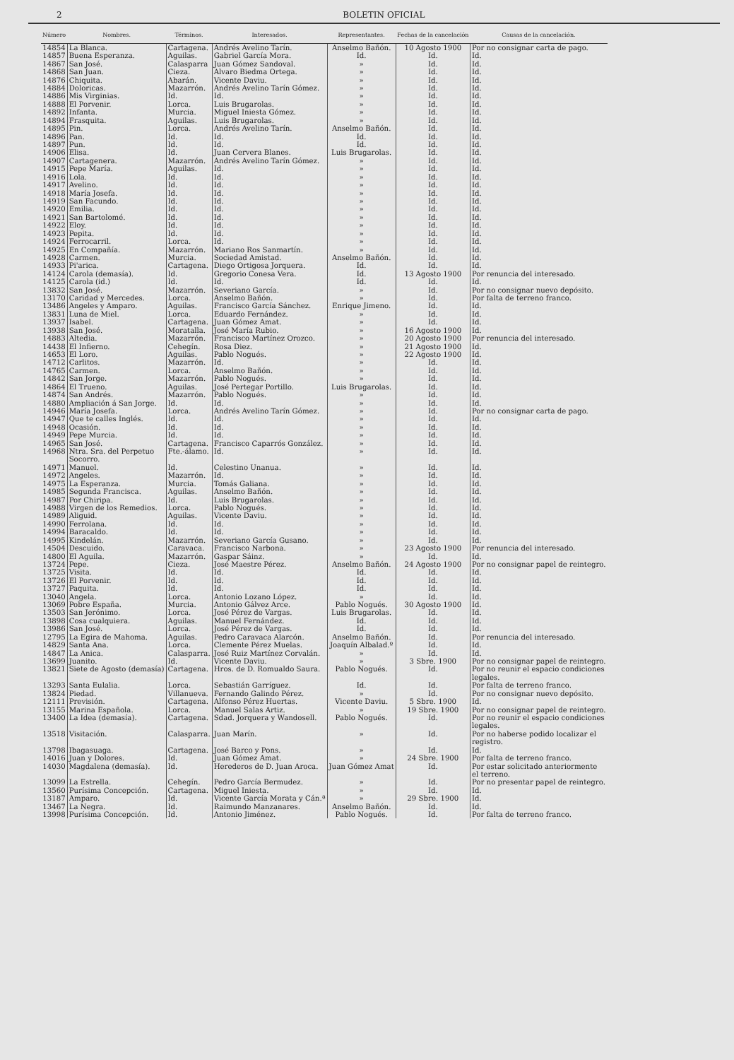2 BOLETIN OFICIAL
| Número | Nombres. | Términos. | Interesados. | Representantes. | Fechas de la cancelación | Causas de la cancelación. |
| --- | --- | --- | --- | --- | --- | --- |
| 14854 | La Blanca. | Cartagena. | Andrés Avelino Tarín. | Anselmo Bañón. | 10 Agosto 1900 | Por no consignar carta de pago. |
| 14857 | Buena Esperanza. | Aguilas. | Gabriel García Mora. | Id. | Id. | Id. |
| 14867 | San José. | Calasparra | Juan Gómez Sandoval. | » | Id. | Id. |
| 14868 | San Juan. | Cieza. | Alvaro Biedma Ortega. | » | Id. | Id. |
| 14876 | Chiquita. | Abarán. | Vicente Daviu. | » | Id. | Id. |
| 14884 | Doloricas. | Mazarrón. | Andrés Avelino Tarín Gómez. | » | Id. | Id. |
| 14886 | Mis Virginias. | Id. | Id. | » | Id. | Id. |
| 14888 | El Porvenir. | Lorca. | Luis Brugarolas. | » | Id. | Id. |
| 14892 | Infanta. | Murcia. | Miguel Iniesta Gómez. | » | Id. | Id. |
| 14894 | Frasquita. | Aguilas. | Luis Brugarolas. | » | Id. | Id. |
| 14895 | Pin. | Lorca. | Andrés Avelino Tarín. | Anselmo Bañón. | Id. | Id. |
| 14896 | Pan. | Id. | Id. | Id. | Id. | Id. |
| 14897 | Pun. | Id. | Id. | Id. | Id. | Id. |
| 14906 | Elisa. | Id. | Juan Cervera Blanes. | Luis Brugarolas. | Id. | Id. |
| 14907 | Cartagenera. | Mazarrón. | Andrés Avelino Tarín Gómez. | » | Id. | Id. |
| 14915 | Pepe María. | Aguilas. | Id. | » | Id. | Id. |
| 14916 | Lola. | Id. | Id. | » | Id. | Id. |
| 14917 | Avelino. | Id. | Id. | » | Id. | Id. |
| 14918 | María Josefa. | Id. | Id. | » | Id. | Id. |
| 14919 | San Facundo. | Id. | Id. | » | Id. | Id. |
| 14920 | Emilia. | Id. | Id. | » | Id. | Id. |
| 14921 | San Bartolomé. | Id. | Id. | » | Id. | Id. |
| 14922 | Eloy. | Id. | Id. | » | Id. | Id. |
| 14923 | Pepita. | Id. | Id. | » | Id. | Id. |
| 14924 | Ferrocarril. | Lorca. | Id. | » | Id. | Id. |
| 14925 | En Compañía. | Mazarrón. | Mariano Ros Sanmartín. | » | Id. | Id. |
| 14928 | Carmen. | Murcia. | Sociedad Amistad. | Anselmo Bañón. | Id. | Id. |
| 14933 | Pi'arica. | Cartagena. | Diego Ortigosa Jorquera. | Id. | Id. | Id. |
| 14124 | Carola (demasía). | Id. | Gregorio Conesa Vera. | Id. | 13 Agosto 1900 | Por renuncia del interesado. |
| 14125 | Carola (id.) | Id. | Id. | Id. | Id. | Id. |
| 13832 | San José. | Mazarrón. | Severiano García. | » | Id. | Por no consignar nuevo depósito. |
| 13170 | Caridad y Mercedes. | Lorca. | Anselmo Bañón. | » | Id. | Por falta de terreno franco. |
| 13486 | Angeles y Amparo. | Aguilas. | Francisco García Sánchez. | Enrique Jimeno. | Id. | Id. |
| 13831 | Luna de Miel. | Lorca. | Eduardo Fernández. | » | Id. | Id. |
| 13937 | Isabel. | Cartagena. | Juan Gómez Amat. | » | Id. | Id. |
| 13938 | San José. | Moratalla. | José María Rubio. | » | 16 Agosto 1900 | Id. |
| 14883 | Altedia. | Mazarrón. | Francisco Martínez Orozco. | » | 20 Agosto 1900 | Por renuncia del interesado. |
| 14438 | El Infierno. | Cehegín. | Rosa Diez. | » | 21 Agosto 1900 | Id. |
| 14653 | El Loro. | Aguilas. | Pablo Nogués. | » | 22 Agosto 1900 | Id. |
| 14712 | Carlitos. | Mazarrón. | Id. | » | Id. | Id. |
| 14765 | Carmen. | Lorca. | Anselmo Bañón. | » | Id. | Id. |
| 14842 | San Jorge. | Mazarrón. | Pablo Nogués. | » | Id. | Id. |
| 14864 | El Trueno. | Aguilas. | José Pertegar Portillo. | Luis Brugarolas. | Id. | Id. |
| 14874 | San Andrés. | Mazarrón. | Pablo Nogués. | » | Id. | Id. |
| 14880 | Ampliación á San Jorge. | Id. | Id. | » | Id. | Id. |
| 14946 | María Josefa. | Lorca. | Andrés Avelino Tarín Gómez. | » | Id. | Por no consignar carta de pago. |
| 14947 | Que te calles Inglés. | Id. | Id. | » | Id. | Id. |
| 14948 | Ocasión. | Id. | Id. | » | Id. | Id. |
| 14949 | Pepe Murcia. | Id. | Id. | » | Id. | Id. |
| 14965 | San José. | Cartagena. | Francisco Caparrós González. | » | Id. | Id. |
| 14968 | Ntra. Sra. del Perpetuo Socorro. | Fte.-álamo. | Id. | » | Id. | Id. |
| 14971 | Manuel. | Id. | Celestino Unanua. | » | Id. | Id. |
| 14972 | Angeles. | Mazarrón. | Id. | » | Id. | Id. |
| 14975 | La Esperanza. | Murcia. | Tomás Galiana. | » | Id. | Id. |
| 14985 | Segunda Francisca. | Aguilas. | Anselmo Bañón. | » | Id. | Id. |
| 14987 | Por Chiripa. | Id. | Luis Brugarolas. | » | Id. | Id. |
| 14988 | Virgen de los Remedios. | Lorca. | Pablo Nogués. | » | Id. | Id. |
| 14989 | Aliguid. | Aguilas. | Vicente Daviu. | » | Id. | Id. |
| 14990 | Ferrolana. | Id. | Id. | » | Id. | Id. |
| 14994 | Baracaldo. | Id. | Id. | » | Id. | Id. |
| 14995 | Kindelán. | Mazarrón. | Severiano García Gusano. | » | Id. | Id. |
| 14504 | Descuido. | Caravaca. | Francisco Narbona. | » | 23 Agosto 1900 | Por renuncia del interesado. |
| 14800 | El Aguila. | Mazarrón. | Gaspar Sáinz. | » | Id. | Id. |
| 13724 | Pepe. | Cieza. | José Maestre Pérez. | Anselmo Bañón. | 24 Agosto 1900 | Por no consignar papel de reintegro. |
| 13725 | Visita. | Id. | Id. | Id. | Id. | Id. |
| 13726 | El Porvenir. | Id. | Id. | Id. | Id. | Id. |
| 13727 | Paquita. | Id. | Id. | Id. | Id. | Id. |
| 13040 | Angela. | Lorca. | Antonio Lozano López. | » | Id. | Id. |
| 13069 | Pobre España. | Murcia. | Antonio Gálvez Arce. | Pablo Nogués. | 30 Agosto 1900 | Id. |
| 13503 | San Jerónimo. | Lorca. | José Pérez de Vargas. | Luis Brugarolas. | Id. | Id. |
| 13898 | Cosa cualquiera. | Aguilas. | Manuel Fernández. | Id. | Id. | Id. |
| 13986 | San José. | Lorca. | José Pérez de Vargas. | Id. | Id. | Id. |
| 12795 | La Egira de Mahoma. | Aguilas. | Pedro Caravaca Alarcón. | Anselmo Bañón. | Id. | Por renuncia del interesado. |
| 14829 | Santa Ana. | Lorca. | Clemente Pérez Muelas. | Joaquín Albalad.º | Id. | Id. |
| 14847 | La Anica. | Calasparra. | José Ruiz Martínez Corvalán. | » | Id. | Id. |
| 13699 | Juanito. | Id. | Vicente Daviu. | » | 3 Sbre. 1900 | Por no consignar papel de reintegro. |
| 13821 | Siete de Agosto (demasía) | Cartagena. | Hros. de D. Romualdo Saura. | Pablo Nogués. | Id. | Por no reunir el espacio condiciones legales. |
| 13293 | Santa Eulalia. | Lorca. | Sebastián Garríguez. | Id. | Id. | Por falta de terreno franco. |
| 13824 | Piedad. | Villanueva. | Fernando Galindo Pérez. | » | Id. | Por no consignar nuevo depósito. |
| 12111 | Previsión. | Cartagena. | Alfonso Pérez Huertas. | Vicente Daviu. | 5 Sbre. 1900 | Id. |
| 13155 | Marina Española. | Lorca. | Manuel Salas Artiz. | » | 19 Sbre. 1900 | Por no consignar papel de reintegro. |
| 13400 | La Idea (demasía). | Cartagena. | Sdad. Jorquera y Wandosell. | Pablo Nogués. | Id. | Por no reunir el espacio condiciones legales. |
| 13518 | Visitación. | Calasparra. | Juan Marín. | » | Id. | Por no haberse podido localizar el registro. |
| 13798 | Ibagasuaga. | Cartagena. | José Barco y Pons. | » | Id. | Id. |
| 14016 | Juan y Dolores. | Id. | Juan Gómez Amat. | » | 24 Sbre. 1900 | Por falta de terreno franco. |
| 14030 | Magdalena (demasía). | Id. | Herederos de D. Juan Aroca. | Juan Gómez Amat | Id. | Por estar solicitado anteriormente el terreno. |
| 13099 | La Estrella. | Cehegín. | Pedro García Bermudez. | » | Id. | Por no presentar papel de reintegro. |
| 13560 | Purísima Concepción. | Cartagena. | Miguel Iniesta. | » | Id. | Id. |
| 13187 | Amparo. | Id. | Vicente García Morata y Cán.ª | » | 29 Sbre. 1900 | Id. |
| 13467 | La Negra. | Id. | Raimundo Manzanares. | Anselmo Bañón. | Id. | Id. |
| 13998 | Purísima Concepción. | Id. | Antonio Jiménez. | Pablo Nogués. | Id. | Por falta de terreno franco. |